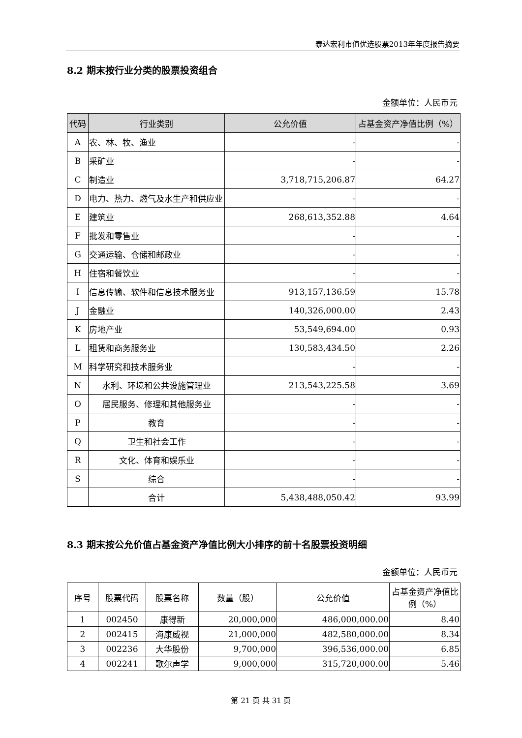泰达宏利市值优选股票2013年年度报告摘要
8.2 期末按行业分类的股票投资组合
金额单位：人民币元
| 代码 | 行业类别 | 公允价值 | 占基金资产净值比例（%） |
| --- | --- | --- | --- |
| A | 农、林、牧、渔业 | - | - |
| B | 采矿业 | - | - |
| C | 制造业 | 3,718,715,206.87 | 64.27 |
| D | 电力、热力、燃气及水生产和供应业 | - | - |
| E | 建筑业 | 268,613,352.88 | 4.64 |
| F | 批发和零售业 | - | - |
| G | 交通运输、仓储和邮政业 | - | - |
| H | 住宿和餐饮业 | - | - |
| I | 信息传输、软件和信息技术服务业 | 913,157,136.59 | 15.78 |
| J | 金融业 | 140,326,000.00 | 2.43 |
| K | 房地产业 | 53,549,694.00 | 0.93 |
| L | 租赁和商务服务业 | 130,583,434.50 | 2.26 |
| M | 科学研究和技术服务业 | - | - |
| N | 水利、环境和公共设施管理业 | 213,543,225.58 | 3.69 |
| O | 居民服务、修理和其他服务业 | - | - |
| P | 教育 | - | - |
| Q | 卫生和社会工作 | - | - |
| R | 文化、体育和娱乐业 | - | - |
| S | 综合 | - | - |
| | 合计 | 5,438,488,050.42 | 93.99 |
8.3 期末按公允价值占基金资产净值比例大小排序的前十名股票投资明细
金额单位：人民币元
| 序号 | 股票代码 | 股票名称 | 数量（股） | 公允价值 | 占基金资产净值比例（%） |
| --- | --- | --- | --- | --- | --- |
| 1 | 002450 | 康得新 | 20,000,000 | 486,000,000.00 | 8.40 |
| 2 | 002415 | 海康威视 | 21,000,000 | 482,580,000.00 | 8.34 |
| 3 | 002236 | 大华股份 | 9,700,000 | 396,536,000.00 | 6.85 |
| 4 | 002241 | 歌尔声学 | 9,000,000 | 315,720,000.00 | 5.46 |
第 21 页 共 31 页